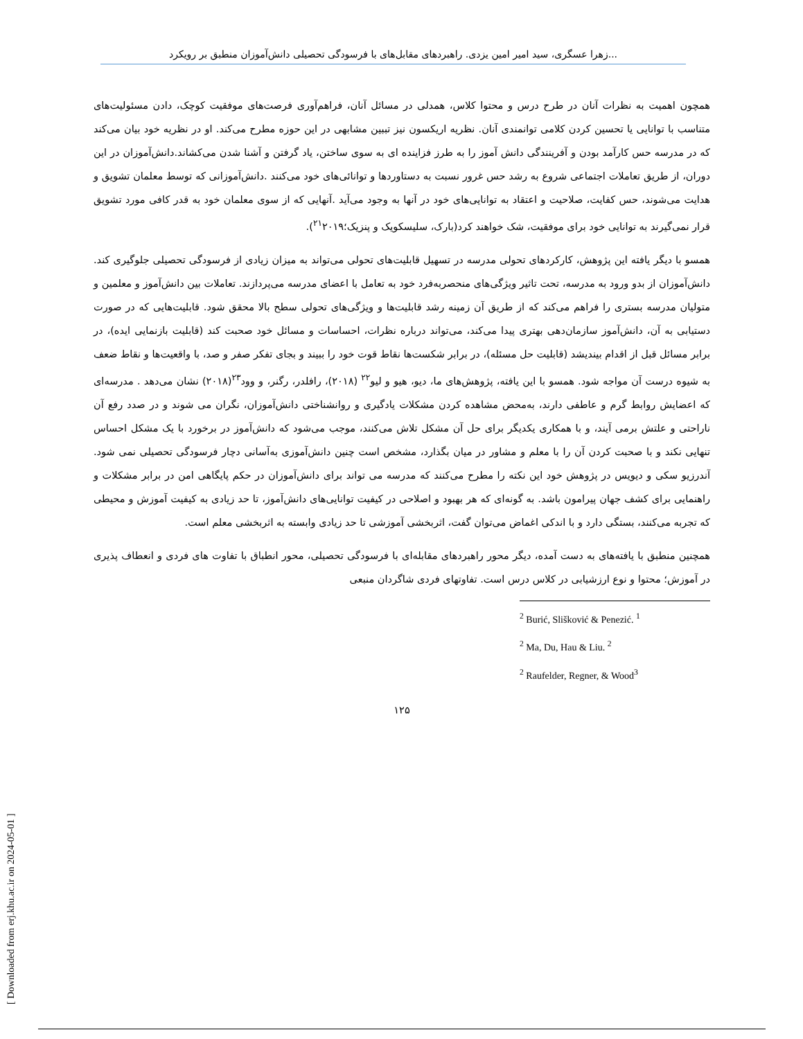زهرا عسگری، سید امیر امین یزدی. راهبردهای مقابل‌های با فرسودگی تحصیلی دانش‌آموزان منطبق بر رویکرد...
همچون اهمیت به نظرات آنان در طرح درس و محتوا کلاس، همدلی در مسائل آنان، فراهم‌آوری فرصت‌های موفقیت کوچک، دادن مسئولیت‌های متناسب با توانایی یا تحسین کردن کلامی توانمندی آنان. نظریه اریکسون نیز تببین مشابهی در این حوزه مطرح می‌کند. او در نظریه خود بیان می‌کند که در مدرسه حس کارآمد بودن و آفرینندگی دانش آموز را به طرز فزاینده ای به سوی ساختن، یاد گرفتن و آشنا شدن می‌کشاند.دانش‌آموزان در این دوران، از طریق تعاملات اجتماعی شروع به رشد حس غرور نسبت به دستاوردها و توانائی‌های خود می‌کنند .دانش‌آموزانی که توسط معلمان تشویق و هدایت می‌شوند، حس کفایت، صلاحیت و اعتقاد به توانایی‌های خود در آنها به وجود می‌آید .آنهایی که از سوی معلمان خود به قدر کافی مورد تشویق قرار نمی‌گیرند به توانایی خود برای موفقیت، شک خواهند کرد(بارک، سلیسکویک و پنزیک؛<sup>۲۱</sup>۲۰۱۹).
همسو با دیگر یافته این پژوهش، کارکردهای تحولی مدرسه در تسهیل قابلیت‌های تحولی می‌تواند به میزان زیادی از فرسودگی تحصیلی جلوگیری کند. دانش‌آموزان از بدو ورود به مدرسه، تحت تاثیر ویژگی‌های منحصربه‌فرد خود به تعامل با اعضای مدرسه می‌پردازند. تعاملات بین دانش‌آموز و معلمین و متولیان مدرسه بستری را فراهم می‌کند که از طریق آن زمینه رشد قابلیت‌ها و ویژگی‌های تحولی سطح بالا محقق شود. قابلیت‌هایی که در صورت دستیابی به آن، دانش‌آموز سازمان‌دهی بهتری پیدا می‌کند، می‌تواند درباره نظرات، احساسات و مسائل خود صحبت کند (قابلیت بازنمایی ایده)، در برابر مسائل قبل از اقدام بیندیشد (قابلیت حل مسئله)، در برابر شکست‌ها نقاط قوت خود را ببیند و بجای تفکر صفر و صد، با واقعیت‌ها و نقاط ضعف به شیوه درست آن مواجه شود. همسو با این یافته، پژوهش‌های ما، دیو، هیو و لیو<sup>۲۲</sup> (۲۰۱۸)، رافلدر، رگنر، و وود<sup>۲۳</sup>(۲۰۱۸) نشان می‌دهد . مدرسه‌ای که اعضایش روابط گرم و عاطفی دارند، به‌محض مشاهده کردن مشکلات یادگیری و روانشناختی دانش‌آموزان، نگران می شوند و در صدد رفع آن ناراحتی و علتش برمی آیند، و با همکاری یکدیگر برای حل آن مشکل تلاش می‌کنند، موجب می‌شود که دانش‌آموز در برخورد با یک مشکل احساس تنهایی نکند و با صحبت کردن آن را با معلم و مشاور در میان بگذارد، مشخص است چنین دانش‌آموزی به‌آسانی دچار فرسودگی تحصیلی نمی شود. آندرزیو سکی و دیویس در پژوهش خود این نکته را مطرح می‌کنند که مدرسه می تواند برای دانش‌آموزان در حکم پایگاهی امن در برابر مشکلات و راهنمایی برای کشف جهان پیرامون باشد. به گونه‌ای که هر بهبود و اصلاحی در کیفیت توانایی‌های دانش‌آموز، تا حد زیادی به کیفیت آموزش و محیطی که تجربه می‌کنند، بستگی دارد و با اندکی اغماض می‌توان گفت، اثربخشی آموزشی تا حد زیادی وابسته به اثربخشی معلم است.
همچنین منطبق با یافته‌های به دست آمده، دیگر محور راهبردهای مقابله‌ای با فرسودگی تحصیلی، محور انطباق با تفاوت های فردی و انعطاف پذیری در آموزش؛ محتوا و نوع ارزشیابی در کلاس درس است. تفاوتهای فردی شاگردان منبعی
<sup>2</sup> Burić, Slišković & Penezić. <sup>1</sup>
<sup>2</sup> Ma, Du, Hau & Liu. <sup>2</sup>
<sup>2</sup> Raufelder, Regner, & Wood<sup>3</sup>
۱۲۵
[ Downloaded from erj.khu.ac.ir on 2024-05-01 ]